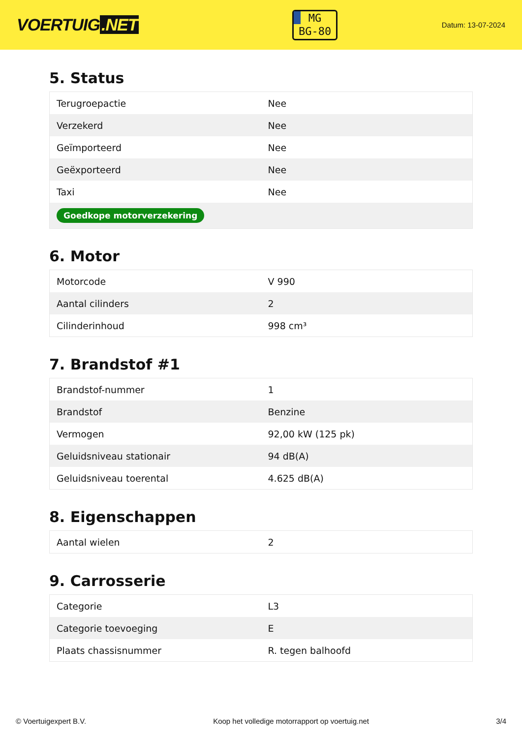VOERTUIG.NET
MG
BG-80
Datum: 13-07-2024
5. Status
| Terugroepactie | Nee |
| Verzekerd | Nee |
| Geïmporteerd | Nee |
| Geëxporteerd | Nee |
| Taxi | Nee |
| Goedkope motorverzekering | |
6. Motor
| Motorcode | V 990 |
| Aantal cilinders | 2 |
| Cilinderinhoud | 998 cm³ |
7. Brandstof #1
| Brandstof-nummer | 1 |
| Brandstof | Benzine |
| Vermogen | 92,00 kW (125 pk) |
| Geluidsniveau stationair | 94 dB(A) |
| Geluidsniveau toerental | 4.625 dB(A) |
8. Eigenschappen
| Aantal wielen | 2 |
9. Carrosserie
| Categorie | L3 |
| Categorie toevoeging | E |
| Plaats chassisnummer | R. tegen balhoofd |
© Voertuigexpert B.V. Koop het volledige motorrapport op voertuig.net 3/4